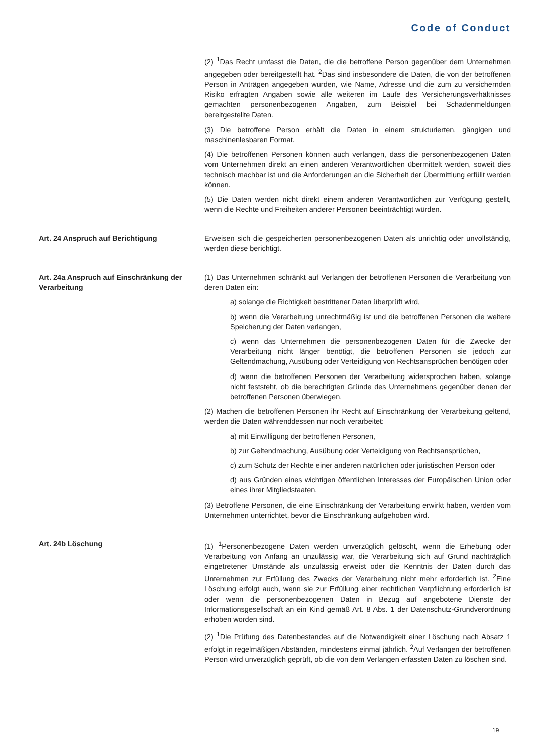Code of Conduct
(2) <sup>1</sup>Das Recht umfasst die Daten, die die betroffene Person gegenüber dem Unternehmen angegeben oder bereitgestellt hat. <sup>2</sup>Das sind insbesondere die Daten, die von der betroffenen Person in Anträgen angegeben wurden, wie Name, Adresse und die zum zu versichernden Risiko erfragten Angaben sowie alle weiteren im Laufe des Versicherungsverhältnisses gemachten personenbezogenen Angaben, zum Beispiel bei Schadenmeldungen bereitgestellte Daten.
(3) Die betroffene Person erhält die Daten in einem strukturierten, gängigen und maschinenlesbaren Format.
(4) Die betroffenen Personen können auch verlangen, dass die personenbezogenen Daten vom Unternehmen direkt an einen anderen Verantwortlichen übermittelt werden, soweit dies technisch machbar ist und die Anforderungen an die Sicherheit der Übermittlung erfüllt werden können.
(5) Die Daten werden nicht direkt einem anderen Verantwortlichen zur Verfügung gestellt, wenn die Rechte und Freiheiten anderer Personen beeinträchtigt würden.
Art. 24 Anspruch auf Berichtigung Erweisen sich die gespeicherten personenbezogenen Daten als unrichtig oder unvollständig, werden diese berichtigt.
Art. 24a Anspruch auf Einschränkung der Verarbeitung
(1) Das Unternehmen schränkt auf Verlangen der betroffenen Personen die Verarbeitung von deren Daten ein:
a) solange die Richtigkeit bestrittener Daten überprüft wird,
b) wenn die Verarbeitung unrechtmäßig ist und die betroffenen Personen die weitere Speicherung der Daten verlangen,
c) wenn das Unternehmen die personenbezogenen Daten für die Zwecke der Verarbeitung nicht länger benötigt, die betroffenen Personen sie jedoch zur Geltendmachung, Ausübung oder Verteidigung von Rechtsansprüchen benötigen oder
d) wenn die betroffenen Personen der Verarbeitung widersprochen haben, solange nicht feststeht, ob die berechtigten Gründe des Unternehmens gegenüber denen der betroffenen Personen überwiegen.
(2) Machen die betroffenen Personen ihr Recht auf Einschränkung der Verarbeitung geltend, werden die Daten währenddessen nur noch verarbeitet:
a) mit Einwilligung der betroffenen Personen,
b) zur Geltendmachung, Ausübung oder Verteidigung von Rechtsansprüchen,
c) zum Schutz der Rechte einer anderen natürlichen oder juristischen Person oder
d) aus Gründen eines wichtigen öffentlichen Interesses der Europäischen Union oder eines ihrer Mitgliedstaaten.
(3) Betroffene Personen, die eine Einschränkung der Verarbeitung erwirkt haben, werden vom Unternehmen unterrichtet, bevor die Einschränkung aufgehoben wird.
Art. 24b Löschung (1) <sup>1</sup>Personenbezogene Daten werden unverzüglich gelöscht, wenn die Erhebung oder Verarbeitung von Anfang an unzulässig war, die Verarbeitung sich auf Grund nachträglich eingetretener Umstände als unzulässig erweist oder die Kenntnis der Daten durch das Unternehmen zur Erfüllung des Zwecks der Verarbeitung nicht mehr erforderlich ist. <sup>2</sup>Eine Löschung erfolgt auch, wenn sie zur Erfüllung einer rechtlichen Verpflichtung erforderlich ist oder wenn die personenbezogenen Daten in Bezug auf angebotene Dienste der Informationsgesellschaft an ein Kind gemäß Art. 8 Abs. 1 der Datenschutz-Grundverordnung erhoben worden sind.
(2) <sup>1</sup>Die Prüfung des Datenbestandes auf die Notwendigkeit einer Löschung nach Absatz 1 erfolgt in regelmäßigen Abständen, mindestens einmal jährlich. <sup>2</sup>Auf Verlangen der betroffenen Person wird unverzüglich geprüft, ob die von dem Verlangen erfassten Daten zu löschen sind.
19